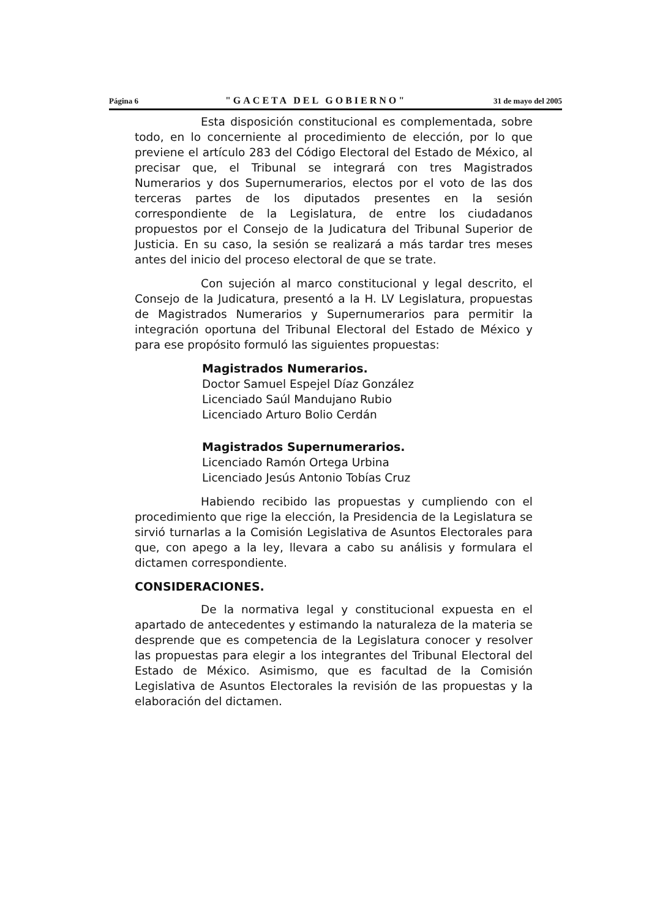Página 6 "GACETA DEL GOBIERNO" 31 de mayo del 2005
Esta disposición constitucional es complementada, sobre todo, en lo concerniente al procedimiento de elección, por lo que previene el artículo 283 del Código Electoral del Estado de México, al precisar que, el Tribunal se integrará con tres Magistrados Numerarios y dos Supernumerarios, electos por el voto de las dos terceras partes de los diputados presentes en la sesión correspondiente de la Legislatura, de entre los ciudadanos propuestos por el Consejo de la Judicatura del Tribunal Superior de Justicia. En su caso, la sesión se realizará a más tardar tres meses antes del inicio del proceso electoral de que se trate.
Con sujeción al marco constitucional y legal descrito, el Consejo de la Judicatura, presentó a la H. LV Legislatura, propuestas de Magistrados Numerarios y Supernumerarios para permitir la integración oportuna del Tribunal Electoral del Estado de México y para ese propósito formuló las siguientes propuestas:
Magistrados Numerarios.
Doctor Samuel Espejel Díaz González
Licenciado Saúl Mandujano Rubio
Licenciado Arturo Bolio Cerdán
Magistrados Supernumerarios.
Licenciado Ramón Ortega Urbina
Licenciado Jesús Antonio Tobías Cruz
Habiendo recibido las propuestas y cumpliendo con el procedimiento que rige la elección, la Presidencia de la Legislatura se sirvió turnarlas a la Comisión Legislativa de Asuntos Electorales para que, con apego a la ley, llevara a cabo su análisis y formulara el dictamen correspondiente.
CONSIDERACIONES.
De la normativa legal y constitucional expuesta en el apartado de antecedentes y estimando la naturaleza de la materia se desprende que es competencia de la Legislatura conocer y resolver las propuestas para elegir a los integrantes del Tribunal Electoral del Estado de México. Asimismo, que es facultad de la Comisión Legislativa de Asuntos Electorales la revisión de las propuestas y la elaboración del dictamen.